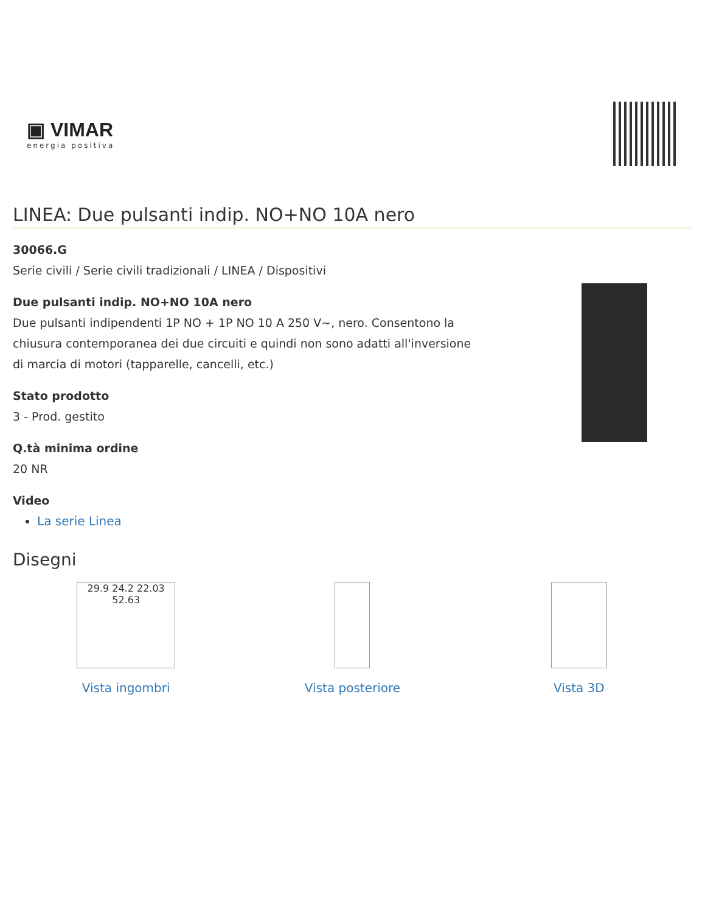▣ VIMAR
energia positiva
LINEA: Due pulsanti indip. NO+NO 10A nero
30066.G
Serie civili / Serie civili tradizionali / LINEA / Dispositivi
Due pulsanti indip. NO+NO 10A nero
Due pulsanti indipendenti 1P NO + 1P NO 10 A 250 V~, nero. Consentono la chiusura contemporanea dei due circuiti e quindi non sono adatti all'inversione di marcia di motori (tapparelle, cancelli, etc.)
Stato prodotto
3 - Prod. gestito
Q.tà minima ordine
20 NR
Video
La serie Linea
Disegni
29.9 24.2 22.03 52.63
Vista ingombri
Vista posteriore Vista 3D